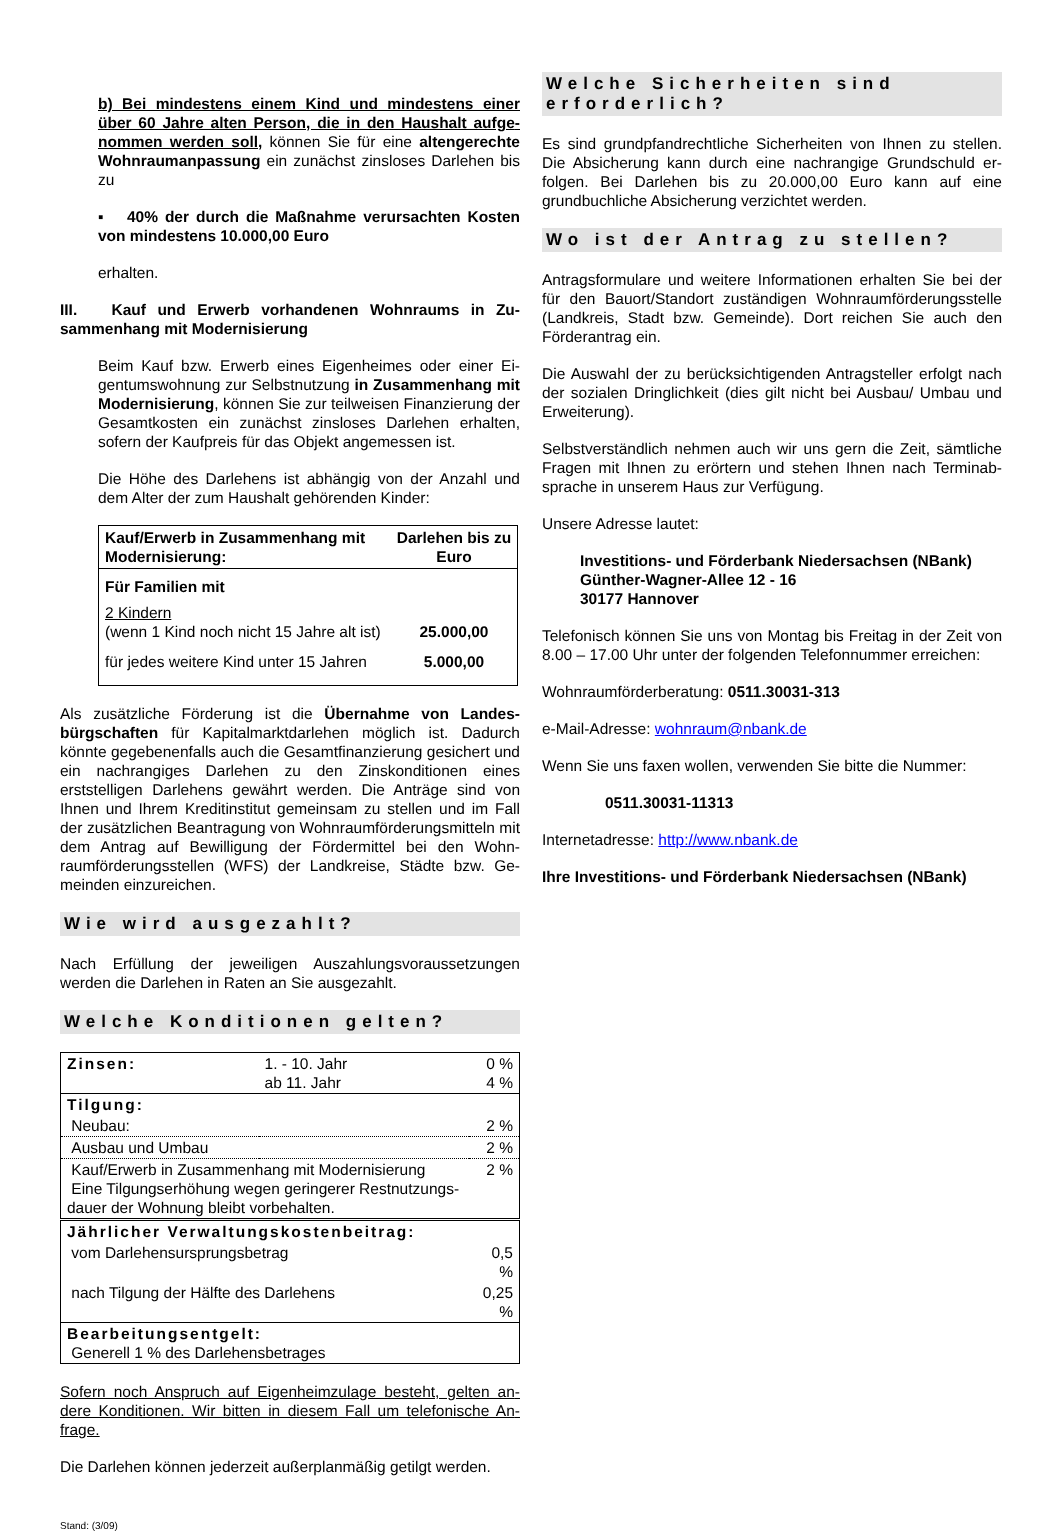b) Bei mindestens einem Kind und mindestens einer über 60 Jahre alten Person, die in den Haushalt aufge­nommen werden soll, können Sie für eine altengerechte Wohnraumanpassung ein zunächst zinsloses Darlehen bis zu
▪ 40% der durch die Maßnahme verursachten Kosten von mindestens 10.000,00 Euro
erhalten.
III. Kauf und Erwerb vorhandenen Wohnraums in Zu­sammenhang mit Modernisierung
Beim Kauf bzw. Erwerb eines Eigenheimes oder einer Ei­gentumswohnung zur Selbstnutzung in Zusammenhang mit Modernisierung, können Sie zur teilweisen Finanzie­rung der Gesamtkosten ein zunächst zinsloses Darlehen erhalten, sofern der Kaufpreis für das Objekt angemessen ist.
Die Höhe des Darlehens ist abhängig von der Anzahl und dem Alter der zum Haushalt gehörenden Kinder:
| Kauf/Erwerb in Zusammenhang mit Modernisierung: | Darlehen bis zu Euro |
| --- | --- |
| Für Familien mit | |
| 2 Kindern (wenn 1 Kind noch nicht 15 Jahre alt ist) | 25.000,00 |
| für jedes weitere Kind unter 15 Jahren | 5.000,00 |
Als zusätzliche Förderung ist die Übernahme von Landes­bürgschaften für Kapitalmarktdarlehen möglich ist. Dadurch könnte gegebenenfalls auch die Gesamtfinanzierung gesichert und ein nachrangiges Darlehen zu den Zinskonditionen eines erststelligen Darlehens gewährt werden. Die Anträge sind von Ihnen und Ihrem Kreditinstitut gemeinsam zu stellen und im Fall der zusätzlichen Beantragung von Wohnraumförderungsmitteln mit dem Antrag auf Bewilligung der Fördermittel bei den Wohn­raumförderungsstellen (WFS) der Landkreise, Städte bzw. Ge­meinden einzureichen.
Wie wird ausgezahlt?
Nach Erfüllung der jeweiligen Auszahlungsvoraussetzungen werden die Darlehen in Raten an Sie ausgezahlt.
Welche Konditionen gelten?
| Zinsen: | 1. - 10. Jahr ab 11. Jahr | 0 % 4 % |
| Tilgung: | | |
| Neubau: | | 2 % |
| Ausbau und Umbau | | 2 % |
| Kauf/Erwerb in Zusammenhang mit Modernisierung Eine Tilgungserhöhung wegen geringerer Restnutzungs­dauer der Wohnung bleibt vorbehalten. | | 2 % |
| Jährlicher Verwaltungskostenbeitrag: | | |
| vom Darlehensursprungsbetrag | | 0,5 % |
| nach Tilgung der Hälfte des Darlehens | | 0,25 % |
| Bearbeitungsentgelt: Generell 1 % des Darlehensbetrages | | |
Sofern noch Anspruch auf Eigenheimzulage besteht, gelten an­dere Konditionen. Wir bitten in diesem Fall um telefonische An­frage.
Die Darlehen können jederzeit außerplanmäßig getilgt werden.
Stand: (3/09)
Welche Sicherheiten sind erforderlich?
Es sind grundpfandrechtliche Sicherheiten von Ihnen zu stellen. Die Absicherung kann durch eine nachrangige Grundschuld er­folgen. Bei Darlehen bis zu 20.000,00 Euro kann auf eine grundbuchliche Absicherung verzichtet werden.
Wo ist der Antrag zu stellen?
Antragsformulare und weitere Informationen erhalten Sie bei der für den Bauort/Standort zuständigen Wohnraumförderungsstelle (Landkreis, Stadt bzw. Gemeinde). Dort reichen Sie auch den Förderantrag ein.
Die Auswahl der zu berücksichtigenden Antragsteller erfolgt nach der sozialen Dringlichkeit (dies gilt nicht bei Ausbau/ Um­bau und Erweiterung).
Selbstverständlich nehmen auch wir uns gern die Zeit, sämtliche Fragen mit Ihnen zu erörtern und stehen Ihnen nach Terminab­sprache in unserem Haus zur Verfügung.
Unsere Adresse lautet:
Investitions- und Förderbank Niedersachsen (NBank)
Günther-Wagner-Allee 12 - 16
30177 Hannover
Telefonisch können Sie uns von Montag bis Freitag in der Zeit von 8.00 – 17.00 Uhr unter der folgenden Telefonnummer errei­chen:
Wohnraumförderberatung: 0511.30031-313
e-Mail-Adresse: wohnraum@nbank.de
Wenn Sie uns faxen wollen, verwenden Sie bitte die Nummer:
0511.30031-11313
Internetadresse: http://www.nbank.de
Ihre Investitions- und Förderbank Niedersachsen (NBank)